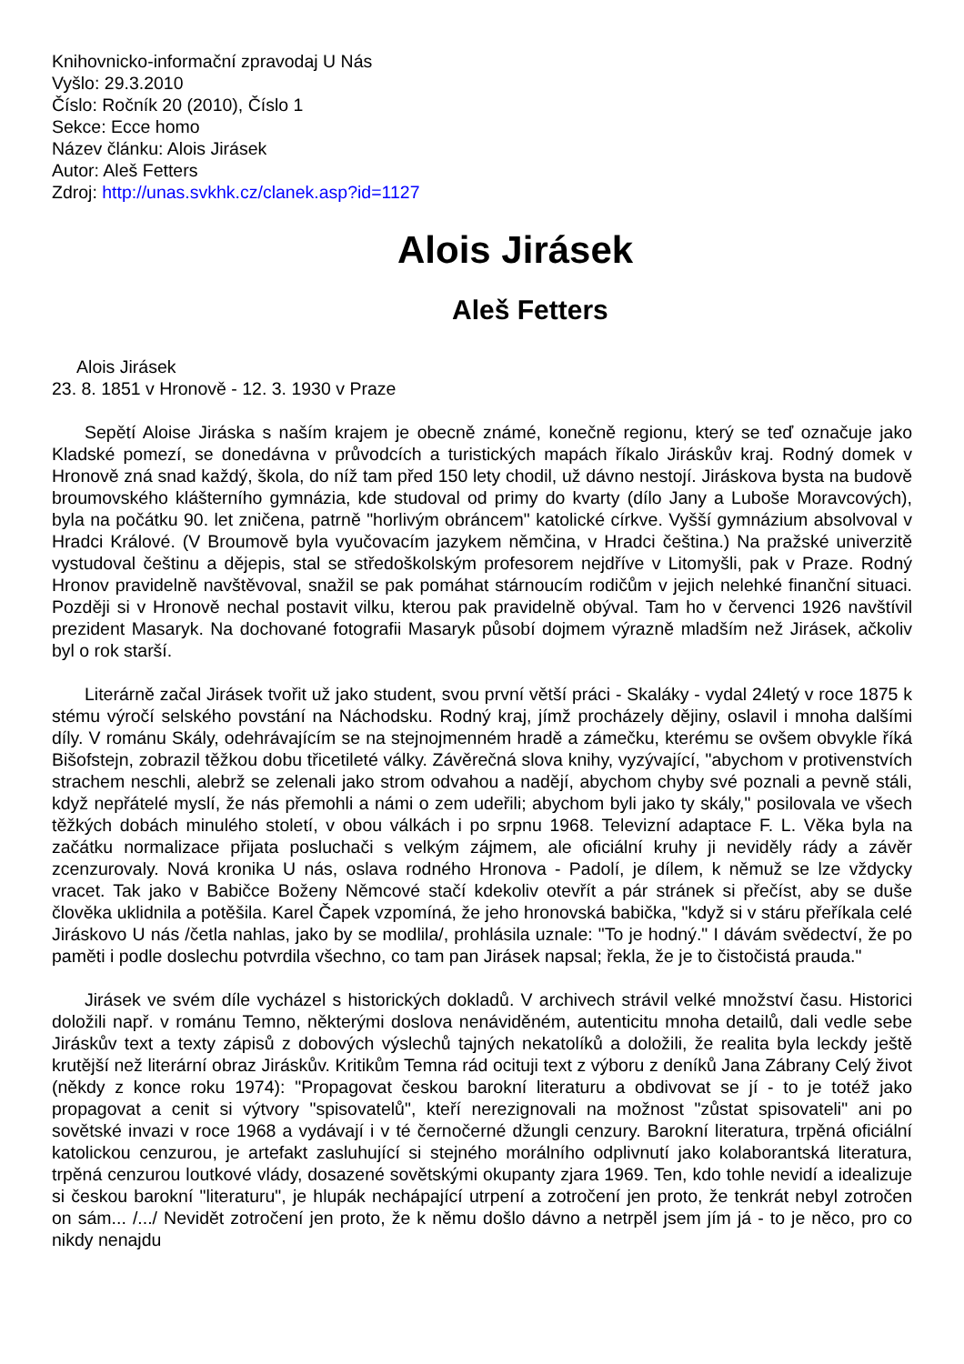Knihovnicko-informační zpravodaj U Nás
Vyšlo: 29.3.2010
Číslo: Ročník 20 (2010), Číslo 1
Sekce: Ecce homo
Název článku: Alois Jirásek
Autor: Aleš Fetters
Zdroj: http://unas.svkhk.cz/clanek.asp?id=1127
Alois Jirásek
Aleš Fetters
Alois Jirásek
23. 8. 1851 v Hronově - 12. 3. 1930 v Praze
Sepětí Aloise Jiráska s naším krajem je obecně známé, konečně regionu, který se teď označuje jako Kladské pomezí, se donedávna v průvodcích a turistických mapách říkalo Jiráskův kraj. Rodný domek v Hronově zná snad každý, škola, do níž tam před 150 lety chodil, už dávno nestojí. Jiráskova bysta na budově broumovského klášterního gymnázia, kde studoval od primy do kvarty (dílo Jany a Luboše Moravcových), byla na počátku 90. let zničena, patrně "horlivým obráncem" katolické církve. Vyšší gymnázium absolvoval v Hradci Králové. (V Broumově byla vyučovacím jazykem němčina, v Hradci čeština.) Na pražské univerzitě vystudoval češtinu a dějepis, stal se středoškolským profesorem nejdříve v Litomyšli, pak v Praze. Rodný Hronov pravidelně navštěvoval, snažil se pak pomáhat stárnoucím rodičům v jejich nelehké finanční situaci. Později si v Hronově nechal postavit vilku, kterou pak pravidelně obýval. Tam ho v červenci 1926 navštívil prezident Masaryk. Na dochované fotografii Masaryk působí dojmem výrazně mladším než Jirásek, ačkoliv byl o rok starší.
Literárně začal Jirásek tvořit už jako student, svou první větší práci - Skaláky - vydal 24letý v roce 1875 k stému výročí selského povstání na Náchodsku. Rodný kraj, jímž procházely dějiny, oslavil i mnoha dalšími díly. V románu Skály, odehrávajícím se na stejnojmenném hradě a zámečku, kterému se ovšem obvykle říká Bišofstejn, zobrazil těžkou dobu třicetileté války. Závěrečná slova knihy, vyzývající, "abychom v protivenstvích strachem neschli, alebrž se zelenali jako strom odvahou a nadějí, abychom chyby své poznali a pevně stáli, když nepřátelé myslí, že nás přemohli a námi o zem udeřili; abychom byli jako ty skály," posilovala ve všech těžkých dobách minulého století, v obou válkách i po srpnu 1968. Televizní adaptace F. L. Věka byla na začátku normalizace přijata posluchači s velkým zájmem, ale oficiální kruhy ji neviděly rády a závěr zcenzurovaly. Nová kronika U nás, oslava rodného Hronova - Padolí, je dílem, k němuž se lze vždycky vracet. Tak jako v Babičce Boženy Němcové stačí kdekoliv otevřít a pár stránek si přečíst, aby se duše člověka uklidnila a potěšila. Karel Čapek vzpomíná, že jeho hronovská babička, "když si v stáru přeříkala celé Jiráskovo U nás /četla nahlas, jako by se modlila/, prohlásila uznale: "To je hodný." I dávám svědectví, že po paměti i podle doslechu potvrdila všechno, co tam pan Jirásek napsal; řekla, že je to čistočistá prauda."
Jirásek ve svém díle vycházel s historických dokladů. V archivech strávil velké množství času. Historici doložili např. v románu Temno, některými doslova nenáviděném, autenticitu mnoha detailů, dali vedle sebe Jiráskův text a texty zápisů z dobových výslechů tajných nekatolíků a doložili, že realita byla leckdy ještě krutější než literární obraz Jiráskův. Kritikům Temna rád ocituji text z výboru z deníků Jana Zábrany Celý život (někdy z konce roku 1974): "Propagovat českou barokní literaturu a obdivovat se jí - to je totéž jako propagovat a cenit si výtvory "spisovatelů", kteří nerezignovali na možnost "zůstat spisovateli" ani po sovětské invazi v roce 1968 a vydávají i v té černočerné džungli cenzury. Barokní literatura, trpěná oficiální katolickou cenzurou, je artefakt zasluhující si stejného morálního odplivnutí jako kolaborantská literatura, trpěná cenzurou loutkové vlády, dosazené sovětskými okupanty zjara 1969. Ten, kdo tohle nevidí a idealizuje si českou barokní "literaturu", je hlupák nechápající utrpení a zotročení jen proto, že tenkrát nebyl zotročen on sám... /.../ Nevidět zotročení jen proto, že k němu došlo dávno a netrpěl jsem jím já - to je něco, pro co nikdy nenajdu